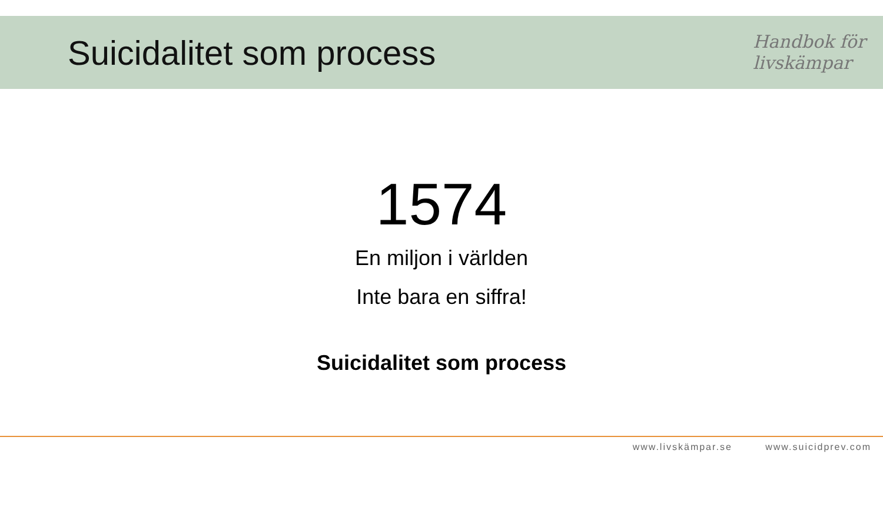Suicidalitet som process
Handbok för
livskämpar
1574
En miljon i världen
Inte bara en siffra!
Suicidalitet som process
www.livskämpar.se www.suicidprev.com